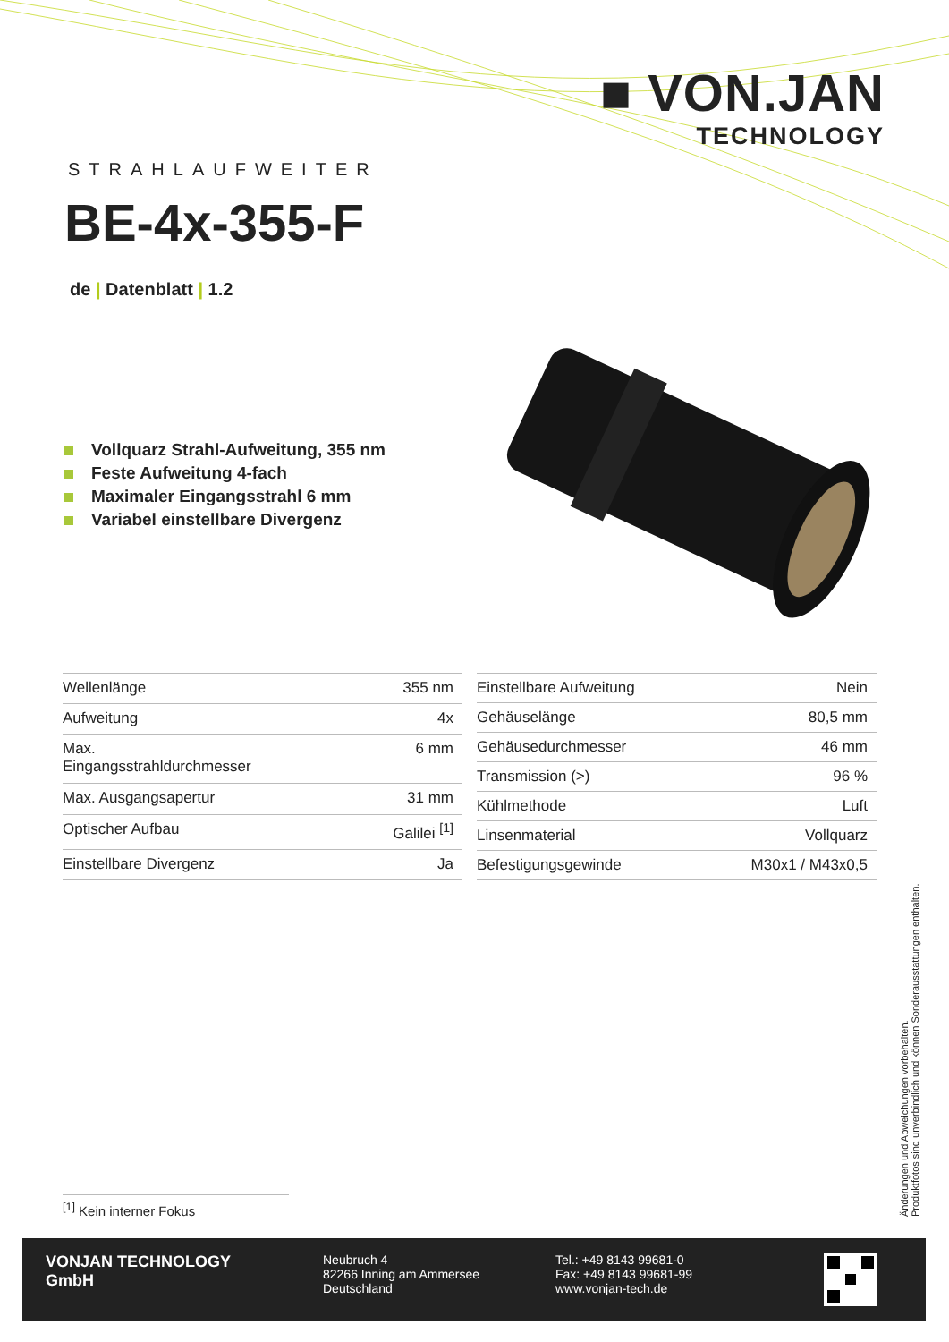■ VON.JAN
TECHNOLOGY
STRAHLAUFWEITER
BE-4x-355-F
de | Datenblatt | 1.2
Vollquarz Strahl-Aufweitung, 355 nm
Feste Aufweitung 4-fach
Maximaler Eingangsstrahl 6 mm
Variabel einstellbare Divergenz
| Wellenlänge | 355 nm |
| Aufweitung | 4x |
| Max. Eingangsstrahldurchmesser | 6 mm |
| Max. Ausgangsapertur | 31 mm |
| Optischer Aufbau | Galilei <sup>[1]</sup> |
| Einstellbare Divergenz | Ja |
| Einstellbare Aufweitung | Nein |
| Gehäuselänge | 80,5 mm |
| Gehäusedurchmesser | 46 mm |
| Transmission (>) | 96 % |
| Kühlmethode | Luft |
| Linsenmaterial | Vollquarz |
| Befestigungsgewinde | M30x1 / M43x0,5 |
<sup>[1]</sup> Kein interner Fokus
Änderungen und Abweichungen vorbehalten.
Produktfotos sind unverbindlich und können Sonderausstattungen enthalten.
VONJAN TECHNOLOGY
GmbH
Neubruch 4
82266 Inning am Ammersee
Deutschland
Tel.: +49 8143 99681-0
Fax: +49 8143 99681-99
www.vonjan-tech.de